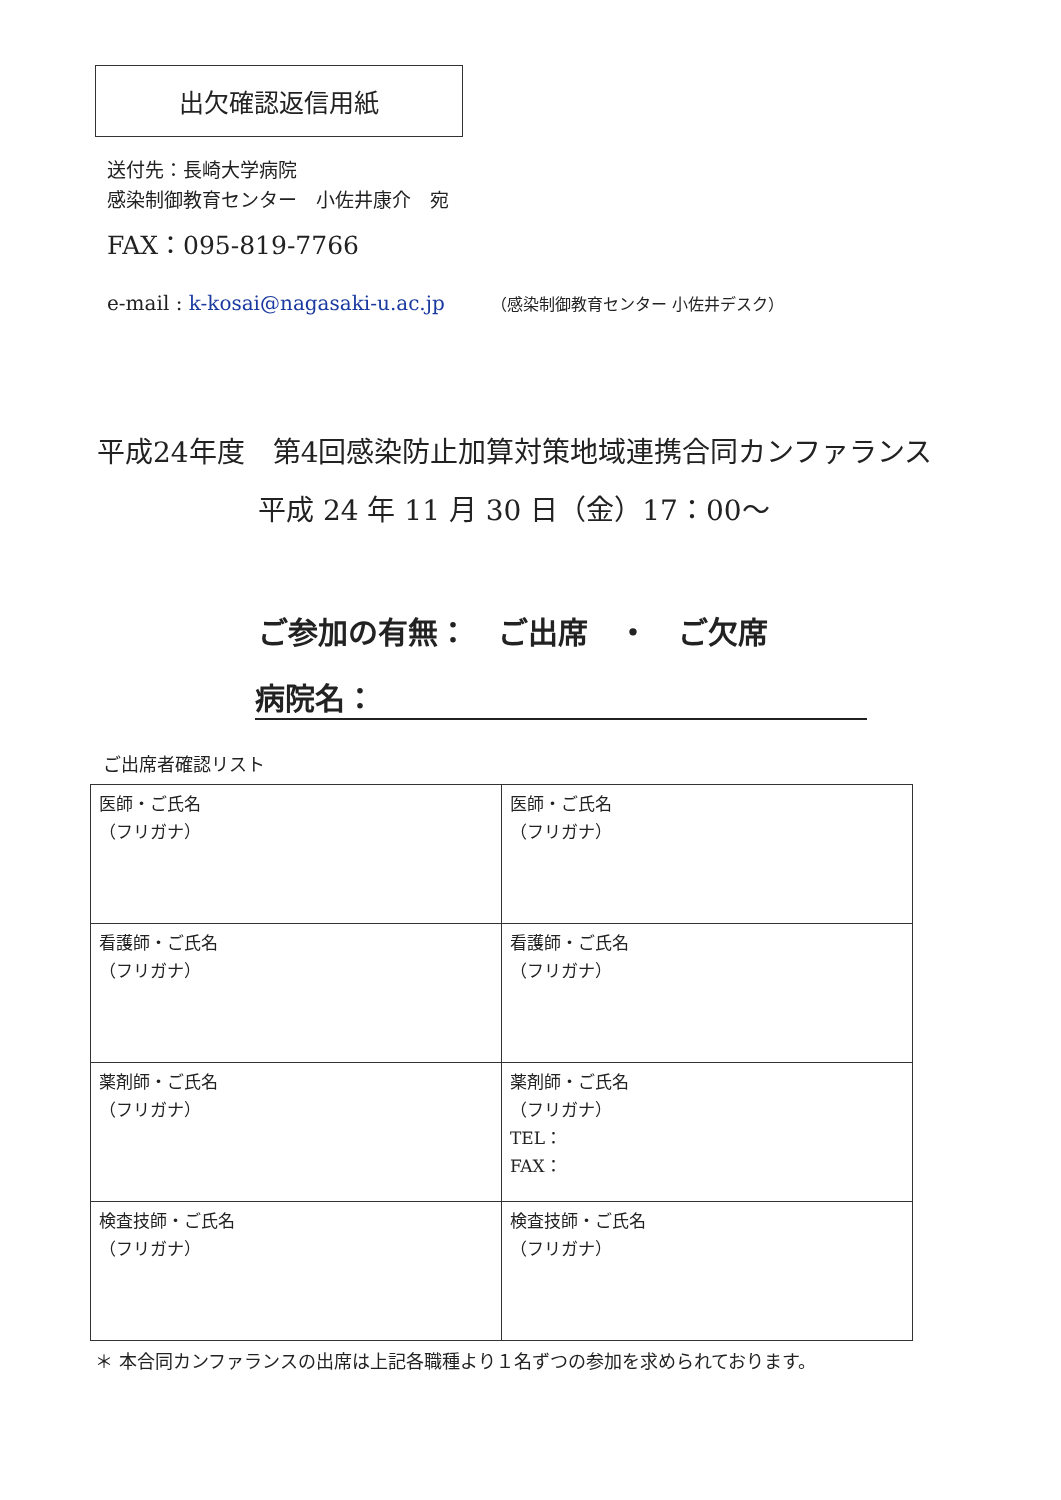出欠確認返信用紙
送付先：長崎大学病院
感染制御教育センター　小佐井康介　宛
FAX：095-819-7766
e-mail : k-kosai@nagasaki-u.ac.jp （感染制御教育センター 小佐井デスク）
平成24年度　第4回感染防止加算対策地域連携合同カンファランス
平成 24 年 11 月 30 日（金）17：00～
ご参加の有無：　ご出席　・　ご欠席
病院名：
ご出席者確認リスト
| 医師・ご氏名 （フリガナ） | 医師・ご氏名 （フリガナ） |
| 看護師・ご氏名 （フリガナ） | 看護師・ご氏名 （フリガナ） |
| 薬剤師・ご氏名 （フリガナ） | 薬剤師・ご氏名 （フリガナ） TEL： FAX： |
| 検査技師・ご氏名 （フリガナ） | 検査技師・ご氏名 （フリガナ） |
＊ 本合同カンファランスの出席は上記各職種より１名ずつの参加を求められております。